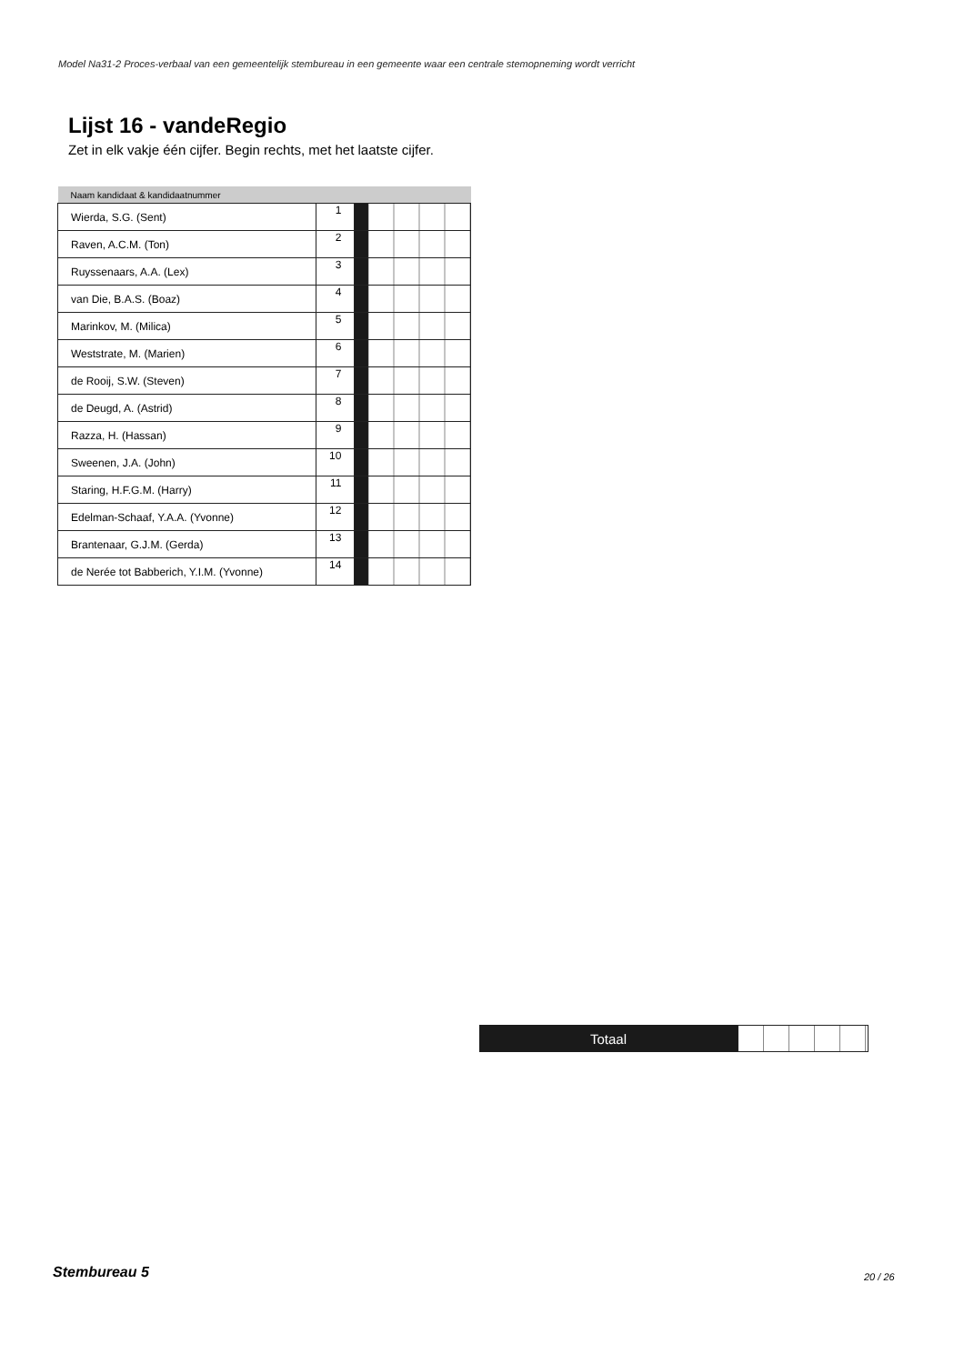Model Na31-2 Proces-verbaal van een gemeentelijk stembureau in een gemeente waar een centrale stemopneming wordt verricht
Lijst 16 - vandeRegio
Zet in elk vakje één cijfer. Begin rechts, met het laatste cijfer.
| Naam kandidaat & kandidaatnummer | | | |
| --- | --- | --- | --- |
| Wierda, S.G. (Sent) | 1 | | |
| Raven, A.C.M. (Ton) | 2 | | |
| Ruyssenaars, A.A. (Lex) | 3 | | |
| van Die, B.A.S. (Boaz) | 4 | | |
| Marinkov, M. (Milica) | 5 | | |
| Weststrate, M. (Marien) | 6 | | |
| de Rooij, S.W. (Steven) | 7 | | |
| de Deugd, A. (Astrid) | 8 | | |
| Razza, H. (Hassan) | 9 | | |
| Sweenen, J.A. (John) | 10 | | |
| Staring, H.F.G.M. (Harry) | 11 | | |
| Edelman-Schaaf, Y.A.A. (Yvonne) | 12 | | |
| Brantenaar, G.J.M. (Gerda) | 13 | | |
| de Nerée tot Babberich, Y.I.M. (Yvonne) | 14 | | |
Totaal
Stembureau 5 20 / 26